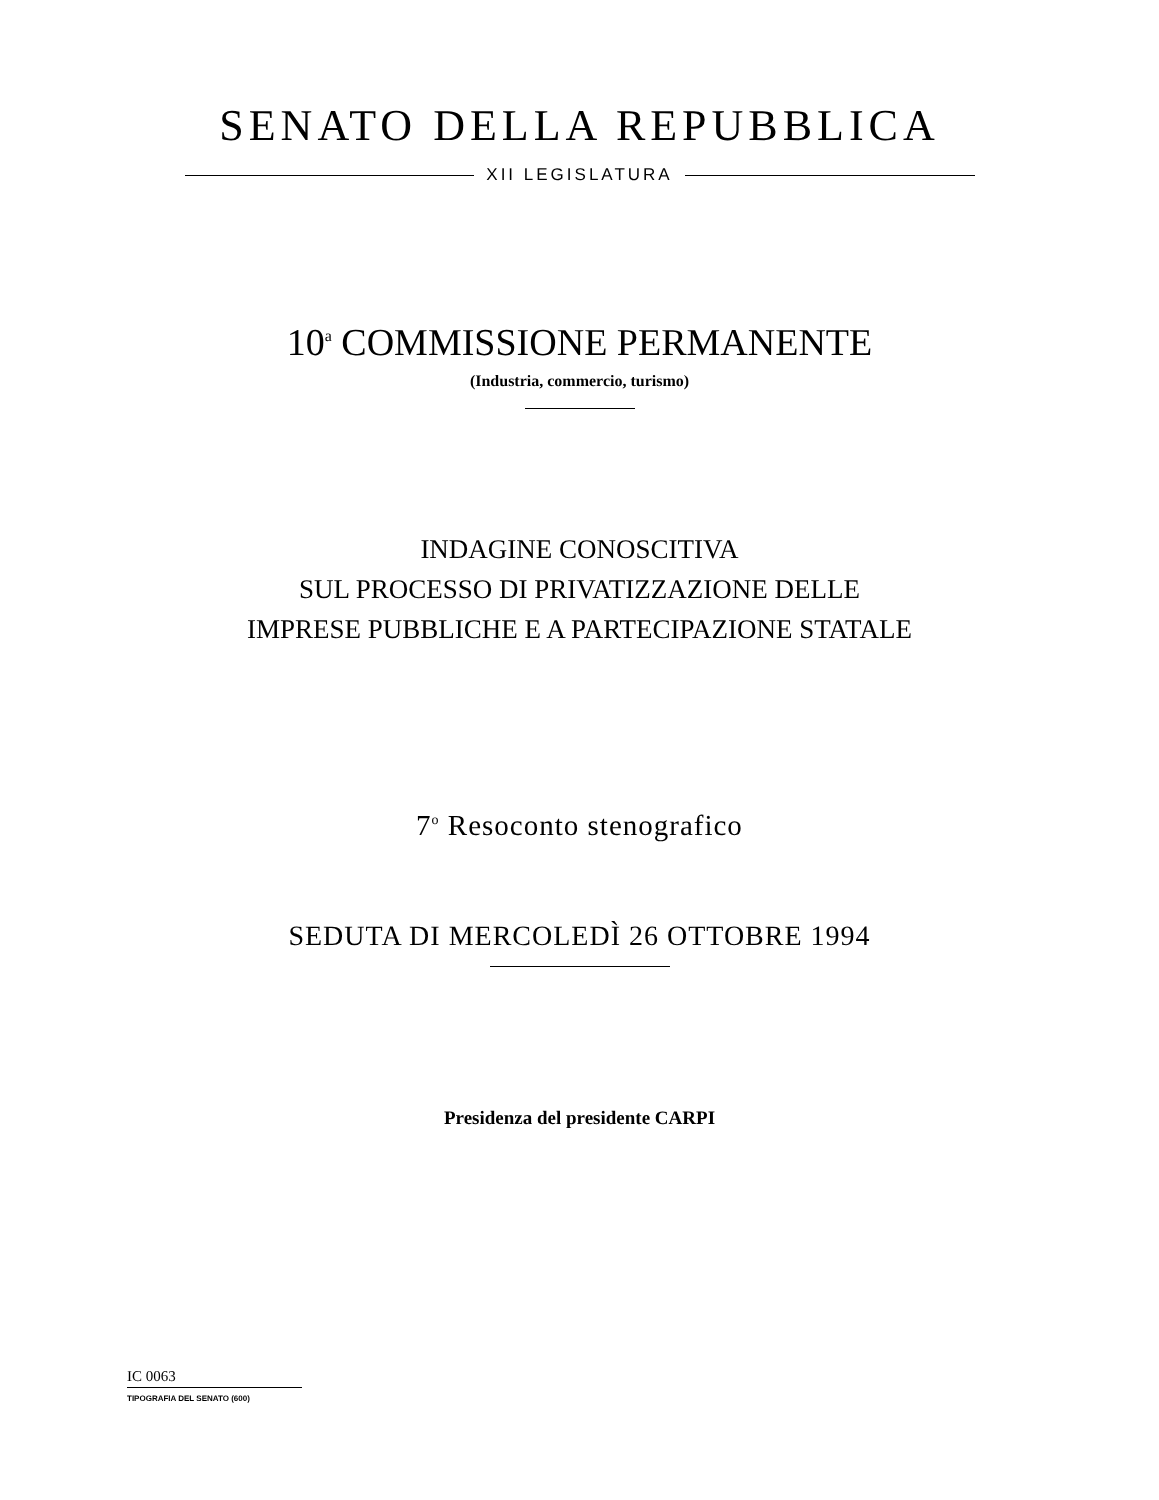SENATO DELLA REPUBBLICA
XII LEGISLATURA
10<sup>a</sup> COMMISSIONE PERMANENTE
(Industria, commercio, turismo)
INDAGINE CONOSCITIVA
SUL PROCESSO DI PRIVATIZZAZIONE DELLE
IMPRESE PUBBLICHE E A PARTECIPAZIONE STATALE
7<sup>o</sup> Resoconto stenografico
SEDUTA DI MERCOLEDÌ 26 OTTOBRE 1994
Presidenza del presidente CARPI
IC 0063
TIPOGRAFIA DEL SENATO (600)